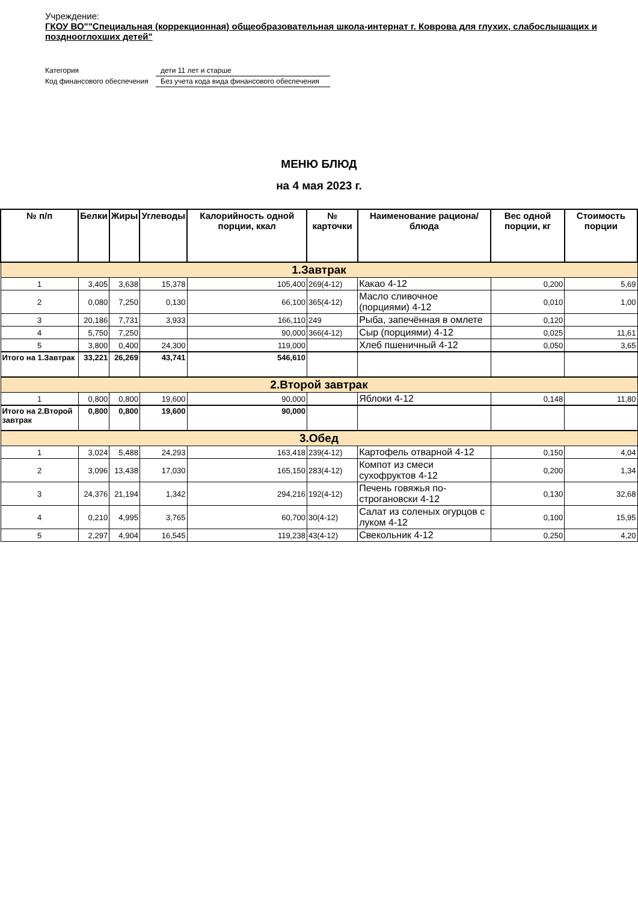Учреждение:
ГКОУ ВО""Специальная (коррекционная) общеобразовательная школа-интернат г. Коврова для глухих, слабослышащих и позднооглохших детей"
Категория
дети 11 лет и старше
Код финансового обеспечения
Без учета кода вида финансового обеспечения
МЕНЮ БЛЮД
на 4 мая 2023 г.
| № п/п | Белки | Жиры | Углеводы | Калорийность одной порции, ккал | № карточки | Наименование рациона/ блюда | Вес одной порции, кг | Стоимость порции |
| --- | --- | --- | --- | --- | --- | --- | --- | --- |
| 1.Завтрак | | | | | | | | |
| 1 | 3,405 | 3,638 | 15,378 | 105,400 | 269(4-12) | Какао 4-12 | 0,200 | 5,69 |
| 2 | 0,080 | 7,250 | 0,130 | 66,100 | 365(4-12) | Масло сливочное (порциями) 4-12 | 0,010 | 1,00 |
| 3 | 20,186 | 7,731 | 3,933 | 166,110 | 249 | Рыба, запечённая в омлете | 0,120 | |
| 4 | 5,750 | 7,250 | | 90,000 | 366(4-12) | Сыр (порциями) 4-12 | 0,025 | 11,61 |
| 5 | 3,800 | 0,400 | 24,300 | 119,000 | | Хлеб пшеничный 4-12 | 0,050 | 3,65 |
| Итого на 1.Завтрак | 33,221 | 26,269 | 43,741 | 546,610 | | | | |
| 2.Второй завтрак | | | | | | | | |
| 1 | 0,800 | 0,800 | 19,600 | 90,000 | | Яблоки 4-12 | 0,148 | 11,80 |
| Итого на 2.Второй завтрак | 0,800 | 0,800 | 19,600 | 90,000 | | | | |
| 3.Обед | | | | | | | | |
| 1 | 3,024 | 5,488 | 24,293 | 163,418 | 239(4-12) | Картофель отварной 4-12 | 0,150 | 4,04 |
| 2 | 3,096 | 13,438 | 17,030 | 165,150 | 283(4-12) | Компот из смеси сухофруктов 4-12 | 0,200 | 1,34 |
| 3 | 24,376 | 21,194 | 1,342 | 294,216 | 192(4-12) | Печень говяжья по-строгановски 4-12 | 0,130 | 32,68 |
| 4 | 0,210 | 4,995 | 3,765 | 60,700 | 30(4-12) | Салат из соленых огурцов с луком 4-12 | 0,100 | 15,95 |
| 5 | 2,297 | 4,904 | 16,545 | 119,238 | 43(4-12) | Свекольник 4-12 | 0,250 | 4,20 |